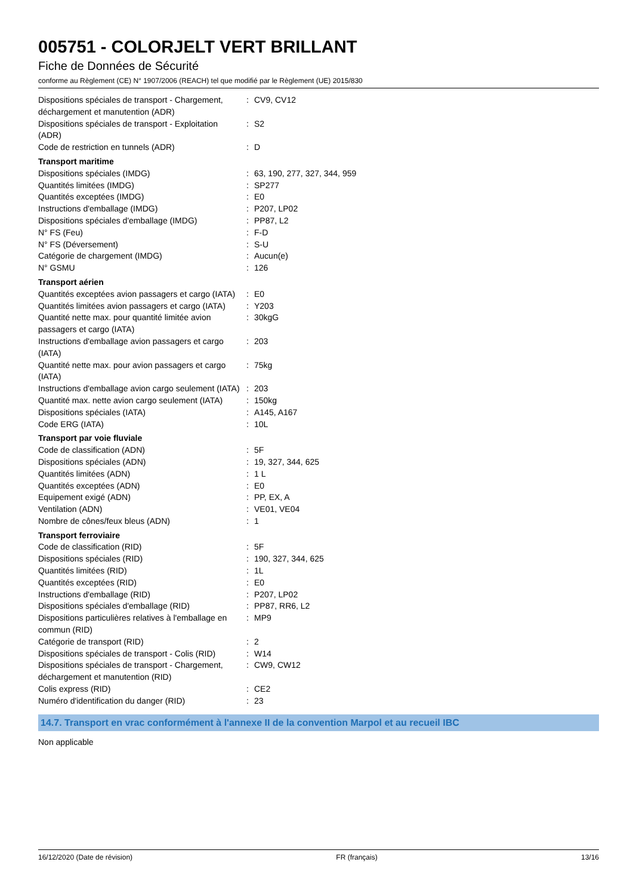005751 - COLORJELT VERT BRILLANT
Fiche de Données de Sécurité
conforme au Règlement (CE) N° 1907/2006 (REACH) tel que modifié par le Règlement (UE) 2015/830
| Dispositions spéciales de transport - Chargement, déchargement et manutention (ADR) | : | CV9, CV12 |
| Dispositions spéciales de transport - Exploitation (ADR) | : | S2 |
| Code de restriction en tunnels (ADR) | : | D |
| Transport maritime | | |
| Dispositions spéciales (IMDG) | : | 63, 190, 277, 327, 344, 959 |
| Quantités limitées (IMDG) | : | SP277 |
| Quantités exceptées (IMDG) | : | E0 |
| Instructions d'emballage (IMDG) | : | P207, LP02 |
| Dispositions spéciales d'emballage (IMDG) | : | PP87, L2 |
| N° FS (Feu) | : | F-D |
| N° FS (Déversement) | : | S-U |
| Catégorie de chargement (IMDG) | : | Aucun(e) |
| N° GSMU | : | 126 |
| Transport aérien | | |
| Quantités exceptées avion passagers et cargo (IATA) | : | E0 |
| Quantités limitées avion passagers et cargo (IATA) | : | Y203 |
| Quantité nette max. pour quantité limitée avion passagers et cargo (IATA) | : | 30kgG |
| Instructions d'emballage avion passagers et cargo (IATA) | : | 203 |
| Quantité nette max. pour avion passagers et cargo (IATA) | : | 75kg |
| Instructions d'emballage avion cargo seulement (IATA) | : | 203 |
| Quantité max. nette avion cargo seulement (IATA) | : | 150kg |
| Dispositions spéciales (IATA) | : | A145, A167 |
| Code ERG (IATA) | : | 10L |
| Transport par voie fluviale | | |
| Code de classification (ADN) | : | 5F |
| Dispositions spéciales (ADN) | : | 19, 327, 344, 625 |
| Quantités limitées (ADN) | : | 1 L |
| Quantités exceptées (ADN) | : | E0 |
| Equipement exigé (ADN) | : | PP, EX, A |
| Ventilation (ADN) | : | VE01, VE04 |
| Nombre de cônes/feux bleus (ADN) | : | 1 |
| Transport ferroviaire | | |
| Code de classification (RID) | : | 5F |
| Dispositions spéciales (RID) | : | 190, 327, 344, 625 |
| Quantités limitées (RID) | : | 1L |
| Quantités exceptées (RID) | : | E0 |
| Instructions d'emballage (RID) | : | P207, LP02 |
| Dispositions spéciales d'emballage (RID) | : | PP87, RR6, L2 |
| Dispositions particulières relatives à l'emballage en commun (RID) | : | MP9 |
| Catégorie de transport (RID) | : | 2 |
| Dispositions spéciales de transport - Colis (RID) | : | W14 |
| Dispositions spéciales de transport - Chargement, déchargement et manutention (RID) | : | CW9, CW12 |
| Colis express (RID) | : | CE2 |
| Numéro d'identification du danger (RID) | : | 23 |
14.7. Transport en vrac conformément à l'annexe II de la convention Marpol et au recueil IBC
Non applicable
16/12/2020 (Date de révision) FR (français) 13/16